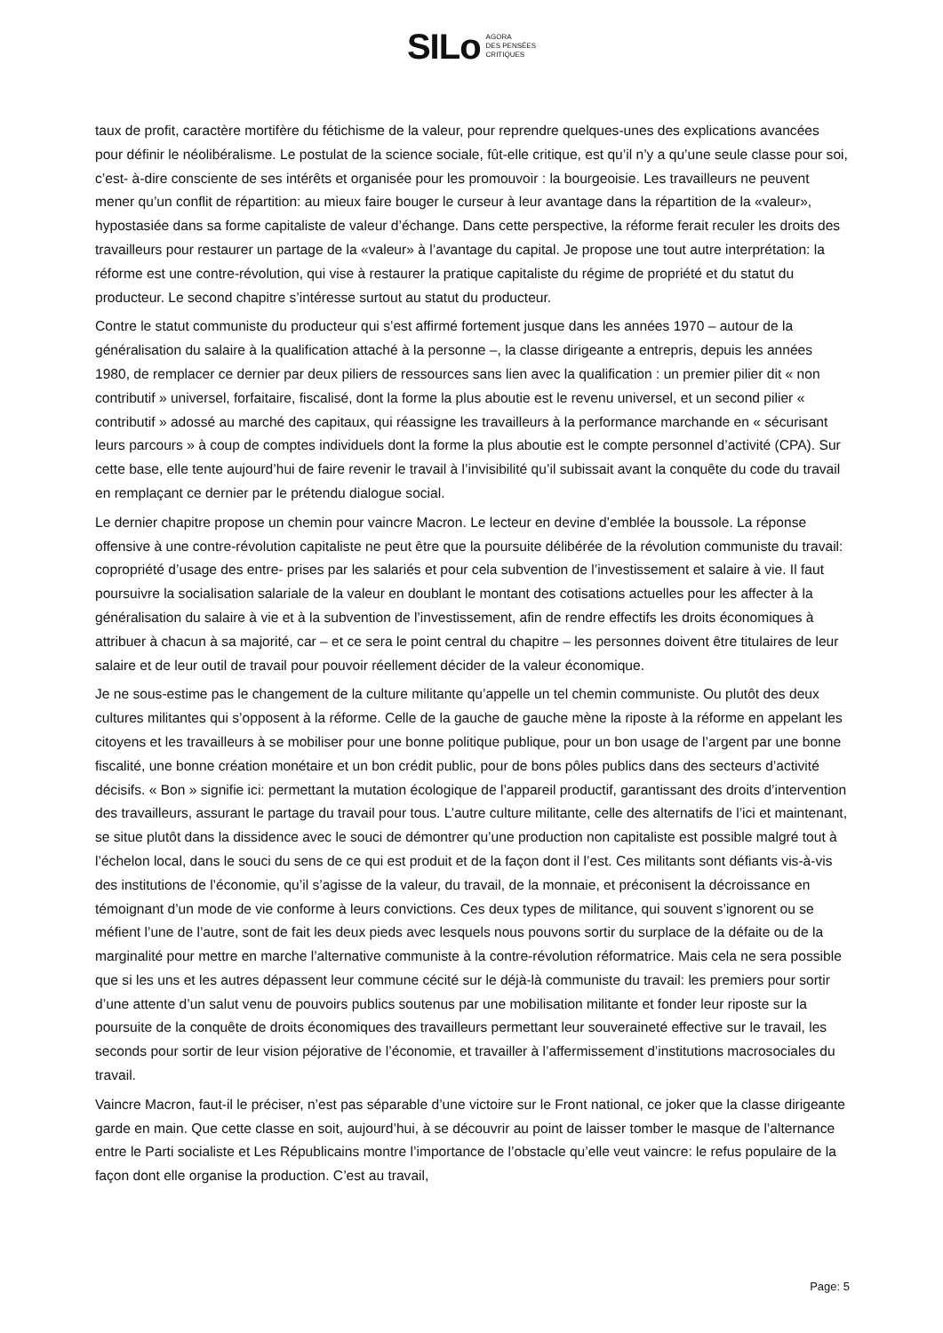SILo AGORA
DES PENSÉES
CRITIQUES
taux de profit, caractère mortifère du fétichisme de la valeur, pour reprendre quelques-unes des explications avancées pour définir le néolibéralisme. Le postulat de la science sociale, fût-elle critique, est qu’il n’y a qu’une seule classe pour soi, c’est- à-dire consciente de ses intérêts et organisée pour les promouvoir : la bourgeoisie. Les travailleurs ne peuvent mener qu’un conflit de répartition: au mieux faire bouger le curseur à leur avantage dans la répartition de la «valeur», hypostasiée dans sa forme capitaliste de valeur d’échange. Dans cette perspective, la réforme ferait reculer les droits des travailleurs pour restaurer un partage de la «valeur» à l’avantage du capital. Je propose une tout autre interprétation: la réforme est une contre-révolution, qui vise à restaurer la pratique capitaliste du régime de propriété et du statut du producteur. Le second chapitre s’intéresse surtout au statut du producteur.
Contre le statut communiste du producteur qui s’est affirmé fortement jusque dans les années 1970 – autour de la généralisation du salaire à la qualification attaché à la personne –, la classe dirigeante a entrepris, depuis les années 1980, de remplacer ce dernier par deux piliers de ressources sans lien avec la qualification : un premier pilier dit « non contributif » universel, forfaitaire, fiscalisé, dont la forme la plus aboutie est le revenu universel, et un second pilier « contributif » adossé au marché des capitaux, qui réassigne les travailleurs à la performance marchande en « sécurisant leurs parcours » à coup de comptes individuels dont la forme la plus aboutie est le compte personnel d’activité (CPA). Sur cette base, elle tente aujourd’hui de faire revenir le travail à l’invisibilité qu’il subissait avant la conquête du code du travail en remplaçant ce dernier par le prétendu dialogue social.
Le dernier chapitre propose un chemin pour vaincre Macron. Le lecteur en devine d’emblée la boussole. La réponse offensive à une contre-révolution capitaliste ne peut être que la poursuite délibérée de la révolution communiste du travail: copropriété d’usage des entre- prises par les salariés et pour cela subvention de l’investissement et salaire à vie. Il faut poursuivre la socialisation salariale de la valeur en doublant le montant des cotisations actuelles pour les affecter à la généralisation du salaire à vie et à la subvention de l’investissement, afin de rendre effectifs les droits économiques à attribuer à chacun à sa majorité, car – et ce sera le point central du chapitre – les personnes doivent être titulaires de leur salaire et de leur outil de travail pour pouvoir réellement décider de la valeur économique.
Je ne sous-estime pas le changement de la culture militante qu’appelle un tel chemin communiste. Ou plutôt des deux cultures militantes qui s’opposent à la réforme. Celle de la gauche de gauche mène la riposte à la réforme en appelant les citoyens et les travailleurs à se mobiliser pour une bonne politique publique, pour un bon usage de l’argent par une bonne fiscalité, une bonne création monétaire et un bon crédit public, pour de bons pôles publics dans des secteurs d’activité décisifs. « Bon » signifie ici: permettant la mutation écologique de l’appareil productif, garantissant des droits d’intervention des travailleurs, assurant le partage du travail pour tous. L’autre culture militante, celle des alternatifs de l’ici et maintenant, se situe plutôt dans la dissidence avec le souci de démontrer qu’une production non capitaliste est possible malgré tout à l’échelon local, dans le souci du sens de ce qui est produit et de la façon dont il l’est. Ces militants sont défiants vis-à-vis des institutions de l’économie, qu’il s’agisse de la valeur, du travail, de la monnaie, et préconisent la décroissance en témoignant d’un mode de vie conforme à leurs convictions. Ces deux types de militance, qui souvent s’ignorent ou se méfient l’une de l’autre, sont de fait les deux pieds avec lesquels nous pouvons sortir du surplace de la défaite ou de la marginalité pour mettre en marche l’alternative communiste à la contre-révolution réformatrice. Mais cela ne sera possible que si les uns et les autres dépassent leur commune cécité sur le déjà-là communiste du travail: les premiers pour sortir d’une attente d’un salut venu de pouvoirs publics soutenus par une mobilisation militante et fonder leur riposte sur la poursuite de la conquête de droits économiques des travailleurs permettant leur souveraineté effective sur le travail, les seconds pour sortir de leur vision péjorative de l’économie, et travailler à l’affermissement d’institutions macrosociales du travail.
Vaincre Macron, faut-il le préciser, n’est pas séparable d’une victoire sur le Front national, ce joker que la classe dirigeante garde en main. Que cette classe en soit, aujourd’hui, à se découvrir au point de laisser tomber le masque de l’alternance entre le Parti socialiste et Les Républicains montre l’importance de l’obstacle qu’elle veut vaincre: le refus populaire de la façon dont elle organise la production. C’est au travail,
Page: 5